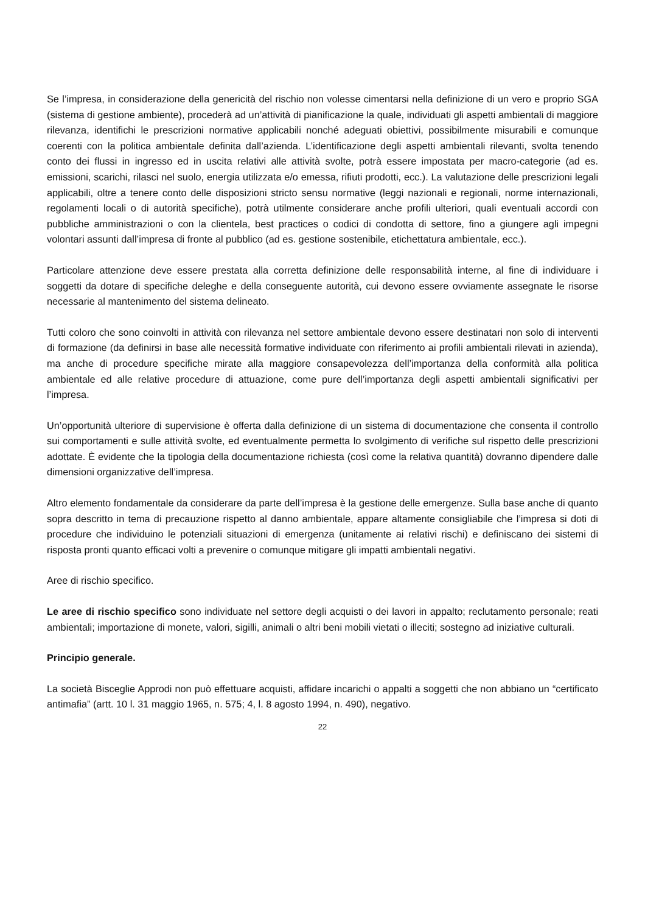Se l’impresa, in considerazione della genericità del rischio non volesse cimentarsi nella definizione di un vero e proprio SGA (sistema di gestione ambiente), procederà ad un’attività di pianificazione la quale, individuati gli aspetti ambientali di maggiore rilevanza, identifichi le prescrizioni normative applicabili nonché adeguati obiettivi, possibilmente misurabili e comunque coerenti con la politica ambientale definita dall’azienda. L’identificazione degli aspetti ambientali rilevanti, svolta tenendo conto dei flussi in ingresso ed in uscita relativi alle attività svolte, potrà essere impostata per macro-categorie (ad es. emissioni, scarichi, rilasci nel suolo, energia utilizzata e/o emessa, rifiuti prodotti, ecc.). La valutazione delle prescrizioni legali applicabili, oltre a tenere conto delle disposizioni stricto sensu normative (leggi nazionali e regionali, norme internazionali, regolamenti locali o di autorità specifiche), potrà utilmente considerare anche profili ulteriori, quali eventuali accordi con pubbliche amministrazioni o con la clientela, best practices o codici di condotta di settore, fino a giungere agli impegni volontari assunti dall’impresa di fronte al pubblico (ad es. gestione sostenibile, etichettatura ambientale, ecc.).
Particolare attenzione deve essere prestata alla corretta definizione delle responsabilità interne, al fine di individuare i soggetti da dotare di specifiche deleghe e della conseguente autorità, cui devono essere ovviamente assegnate le risorse necessarie al mantenimento del sistema delineato.
Tutti coloro che sono coinvolti in attività con rilevanza nel settore ambientale devono essere destinatari non solo di interventi di formazione (da definirsi in base alle necessità formative individuate con riferimento ai profili ambientali rilevati in azienda), ma anche di procedure specifiche mirate alla maggiore consapevolezza dell’importanza della conformità alla politica ambientale ed alle relative procedure di attuazione, come pure dell’importanza degli aspetti ambientali significativi per l’impresa.
Un’opportunità ulteriore di supervisione è offerta dalla definizione di un sistema di documentazione che consenta il controllo sui comportamenti e sulle attività svolte, ed eventualmente permetta lo svolgimento di verifiche sul rispetto delle prescrizioni adottate. È evidente che la tipologia della documentazione richiesta (così come la relativa quantità) dovranno dipendere dalle dimensioni organizzative dell’impresa.
Altro elemento fondamentale da considerare da parte dell’impresa è la gestione delle emergenze. Sulla base anche di quanto sopra descritto in tema di precauzione rispetto al danno ambientale, appare altamente consigliabile che l’impresa si doti di procedure che individuino le potenziali situazioni di emergenza (unitamente ai relativi rischi) e definiscano dei sistemi di risposta pronti quanto efficaci volti a prevenire o comunque mitigare gli impatti ambientali negativi.
Aree di rischio specifico.
Le aree di rischio specifico sono individuate nel settore degli acquisti o dei lavori in appalto; reclutamento personale; reati ambientali; importazione di monete, valori, sigilli, animali o altri beni mobili vietati o illeciti; sostegno ad iniziative culturali.
Principio generale.
La società Bisceglie Approdi non può effettuare acquisti, affidare incarichi o appalti a soggetti che non abbiano un “certificato antimafia” (artt. 10 l. 31 maggio 1965, n. 575; 4, l. 8 agosto 1994, n. 490), negativo.
22